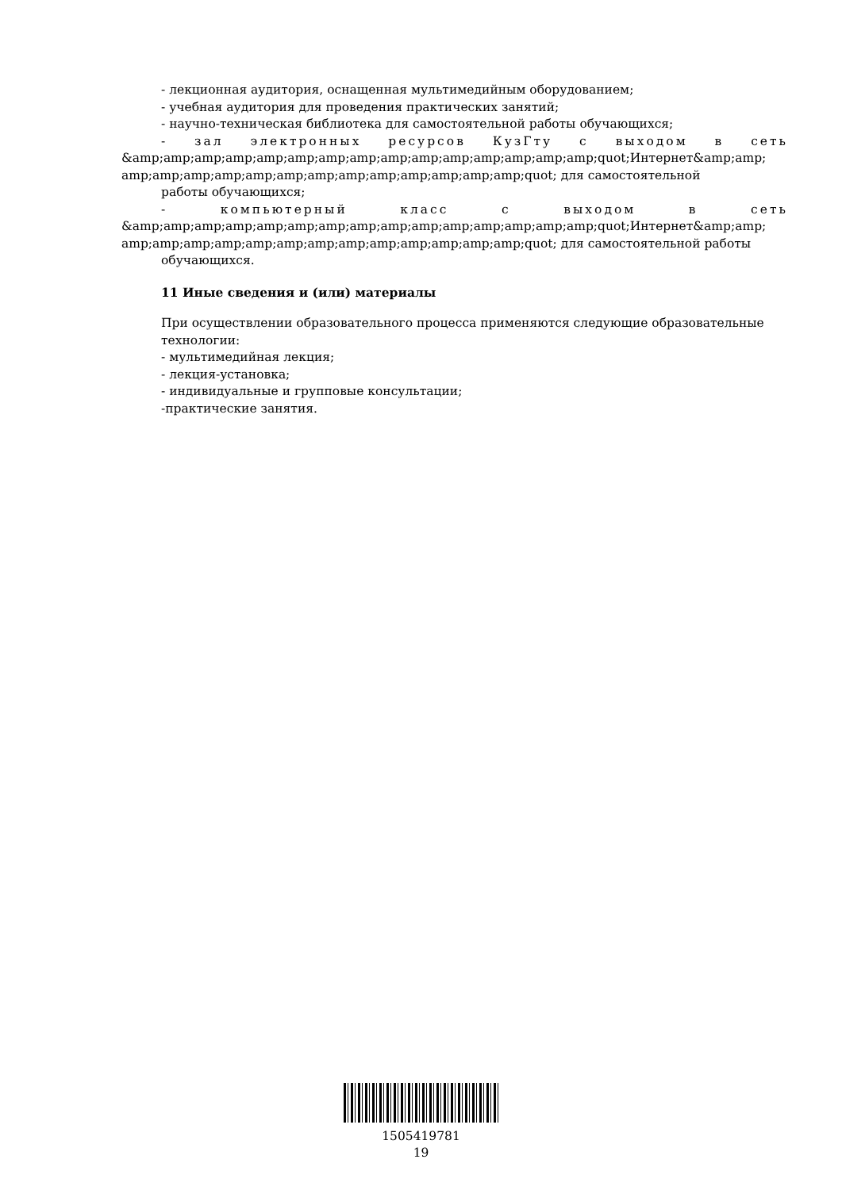- лекционная аудитория, оснащенная мультимедийным оборудованием;
- учебная аудитория для проведения практических занятий;
- научно-техническая библиотека для самостоятельной работы обучающихся;
- зал электронных ресурсов КузГту с выходом в сеть
&amp;amp;amp;amp;amp;amp;amp;amp;amp;amp;amp;amp;amp;amp;amp;quot;Интернет&amp;amp; amp;amp;amp;amp;amp;amp;amp;amp;amp;amp;amp;amp;amp;quot; для самостоятельной
работы обучающихся;
- компьютерный класс с выходом в сеть
&amp;amp;amp;amp;amp;amp;amp;amp;amp;amp;amp;amp;amp;amp;amp;quot;Интернет&amp;amp; amp;amp;amp;amp;amp;amp;amp;amp;amp;amp;amp;amp;amp;quot; для самостоятельной работы
обучающихся.
11 Иные сведения и (или) материалы
При осуществлении образовательного процесса применяются следующие образовательные технологии:
- мультимедийная лекция;
- лекция-установка;
- индивидуальные и групповые консультации;
-практические занятия.
1505419781
19